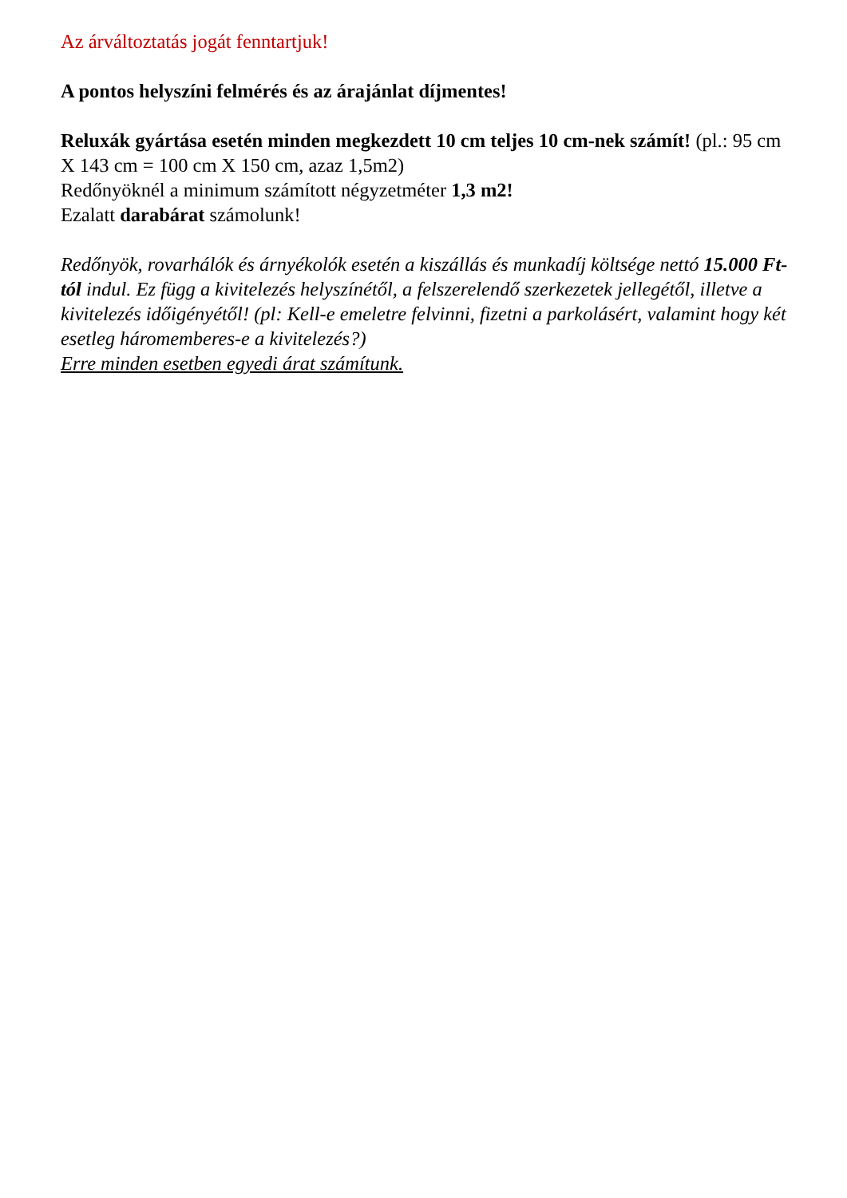Az árváltoztatás jogát fenntartjuk!
A pontos helyszíni felmérés és az árajánlat díjmentes!
Reluxák gyártása esetén minden megkezdett 10 cm teljes 10 cm-nek számít! (pl.: 95 cm X 143 cm = 100 cm X 150 cm, azaz 1,5m2)
Redőnyöknél a minimum számított négyzetméter 1,3 m2!
Ezalatt darabárat számolunk!
Redőnyök, rovarhálók és árnyékolók esetén a kiszállás és munkadíj költsége nettó 15.000 Ft-tól indul. Ez függ a kivitelezés helyszínétől, a felszerelendő szerkezetek jellegétől, illetve a kivitelezés időigényétől! (pl: Kell-e emeletre felvinni, fizetni a parkolásért, valamint hogy két esetleg háromemberes-e a kivitelezés?)
Erre minden esetben egyedi árat számítunk.